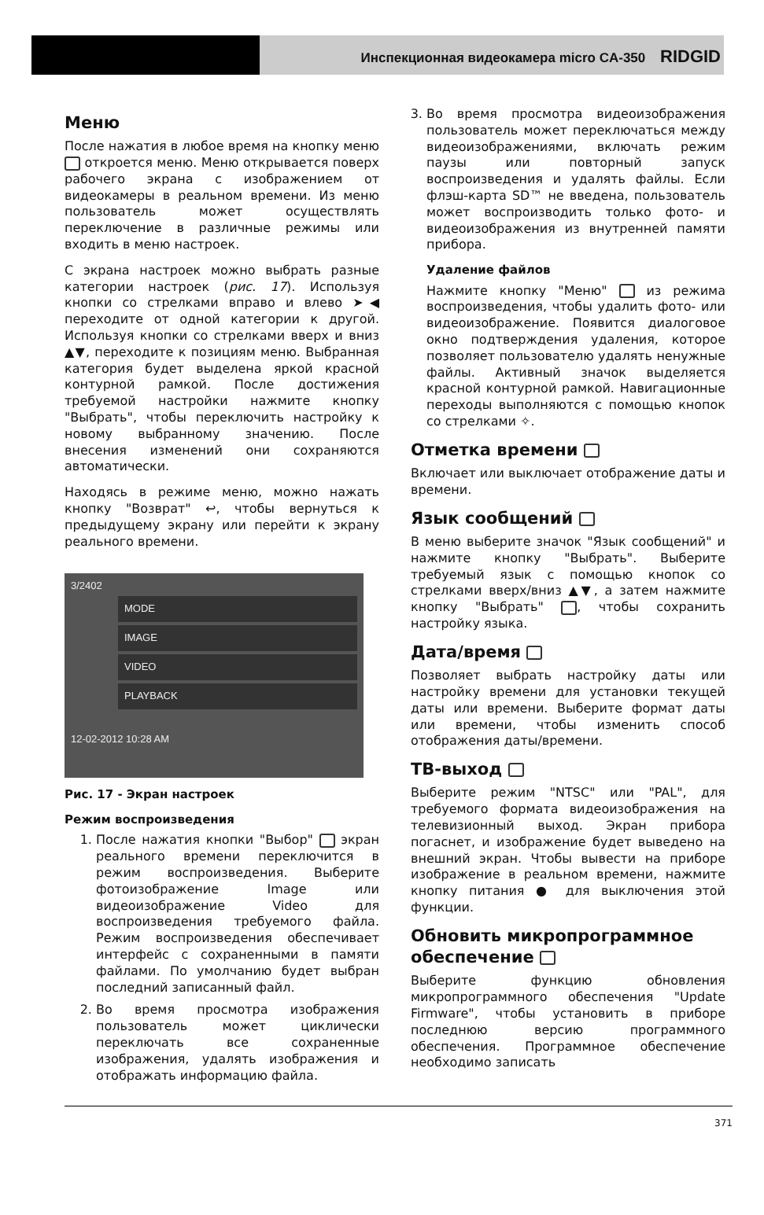Инспекционная видеокамера micro CA-350 RIDGID
Меню
После нажатия в любое время на кнопку меню откроется меню. Меню открывается поверх рабочего экрана с изображением от видеокамеры в реальном времени. Из меню пользователь может осуществлять переключение в различные режимы или входить в меню настроек.
С экрана настроек можно выбрать разные категории настроек (рис. 17). Используя кнопки со стрелками вправо и влево ➤◀ переходите от одной категории к другой. Используя кнопки со стрелками вверх и вниз ▲▼, переходите к позициям меню. Выбранная категория будет выделена яркой красной контурной рамкой. После достижения требуемой настройки нажмите кнопку "Выбрать", чтобы переключить настройку к новому выбранному значению. После внесения изменений они сохраняются автоматически.
Находясь в режиме меню, можно нажать кнопку "Возврат" ↩, чтобы вернуться к предыдущему экрану или перейти к экрану реального времени.
3/2402
MODE
IMAGE
VIDEO
PLAYBACK
12-02-2012 10:28 AM
Рис. 17 - Экран настроек
Режим воспроизведения
1. После нажатия кнопки "Выбор" экран реального времени переключится в режим воспроизведения. Выберите фотоизображение Image или видеоизображение Video для воспроизведения требуемого файла. Режим воспроизведения обеспечивает интерфейс с сохраненными в памяти файлами. По умолчанию будет выбран последний записанный файл.
2. Во время просмотра изображения пользователь может циклически переключать все сохраненные изображения, удалять изображения и отображать информацию файла.
3. Во время просмотра видеоизображения пользователь может переключаться между видеоизображениями, включать режим паузы или повторный запуск воспроизведения и удалять файлы. Если флэш-карта SD™ не введена, пользователь может воспроизводить только фото- и видеоизображения из внутренней памяти прибора.
Удаление файлов
Нажмите кнопку "Меню" из режима воспроизведения, чтобы удалить фото- или видеоизображение. Появится диалоговое окно подтверждения удаления, которое позволяет пользователю удалять ненужные файлы. Активный значок выделяется красной контурной рамкой. Навигационные переходы выполняются с помощью кнопок со стрелками ✧.
Отметка времени
Включает или выключает отображение даты и времени.
Язык сообщений
В меню выберите значок "Язык сообщений" и нажмите кнопку "Выбрать". Выберите требуемый язык с помощью кнопок со стрелками вверх/вниз ▲▼, а затем нажмите кнопку "Выбрать" , чтобы сохранить настройку языка.
Дата/время
Позволяет выбрать настройку даты или настройку времени для установки текущей даты или времени. Выберите формат даты или времени, чтобы изменить способ отображения даты/времени.
ТВ-выход
Выберите режим "NTSC" или "PAL", для требуемого формата видеоизображения на телевизионный выход. Экран прибора погаснет, и изображение будет выведено на внешний экран. Чтобы вывести на приборе изображение в реальном времени, нажмите кнопку питания ● для выключения этой функции.
Обновить микропрограммное обеспечение
Выберите функцию обновления микропрограммного обеспечения "Update Firmware", чтобы установить в приборе последнюю версию программного обеспечения. Программное обеспечение необходимо записать
371